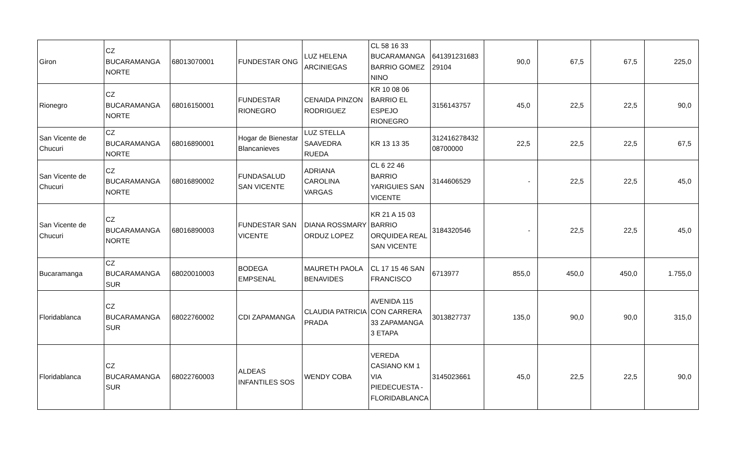| Giron | CZ BUCARAMANGA NORTE | 68013070001 | FUNDESTAR ONG | LUZ HELENA ARCINIEGAS | CL 58 16 33 BUCARAMANGA BARRIO GOMEZ NINO | 641391231683 29104 | 90,0 | 67,5 | 67,5 | 225,0 |
| Rionegro | CZ BUCARAMANGA NORTE | 68016150001 | FUNDESTAR RIONEGRO | CENAIDA PINZON RODRIGUEZ | KR 10 08 06 BARRIO EL ESPEJO RIONEGRO | 3156143757 | 45,0 | 22,5 | 22,5 | 90,0 |
| San Vicente de Chucuri | CZ BUCARAMANGA NORTE | 68016890001 | Hogar de Bienestar Blancanieves | LUZ STELLA SAAVEDRA RUEDA | KR 13 13 35 | 312416278432 08700000 | 22,5 | 22,5 | 22,5 | 67,5 |
| San Vicente de Chucuri | CZ BUCARAMANGA NORTE | 68016890002 | FUNDASALUD SAN VICENTE | ADRIANA CAROLINA VARGAS | CL 6 22 46 BARRIO YARIGUIES SAN VICENTE | 3144606529 | - | 22,5 | 22,5 | 45,0 |
| San Vicente de Chucuri | CZ BUCARAMANGA NORTE | 68016890003 | FUNDESTAR SAN VICENTE | DIANA ROSSMARY ORDUZ LOPEZ | KR 21 A 15 03 BARRIO ORQUIDEA REAL SAN VICENTE | 3184320546 | - | 22,5 | 22,5 | 45,0 |
| Bucaramanga | CZ BUCARAMANGA SUR | 68020010003 | BODEGA EMPSENAL | MAURETH PAOLA BENAVIDES | CL 17 15 46 SAN FRANCISCO | 6713977 | 855,0 | 450,0 | 450,0 | 1.755,0 |
| Floridablanca | CZ BUCARAMANGA SUR | 68022760002 | CDI ZAPAMANGA | CLAUDIA PATRICIA PRADA | AVENIDA 115 CON CARRERA 33 ZAPAMANGA 3 ETAPA | 3013827737 | 135,0 | 90,0 | 90,0 | 315,0 |
| Floridablanca | CZ BUCARAMANGA SUR | 68022760003 | ALDEAS INFANTILES SOS | WENDY COBA | VEREDA CASIANO KM 1 VIA PIEDECUESTA - FLORIDABLANCA | 3145023661 | 45,0 | 22,5 | 22,5 | 90,0 |